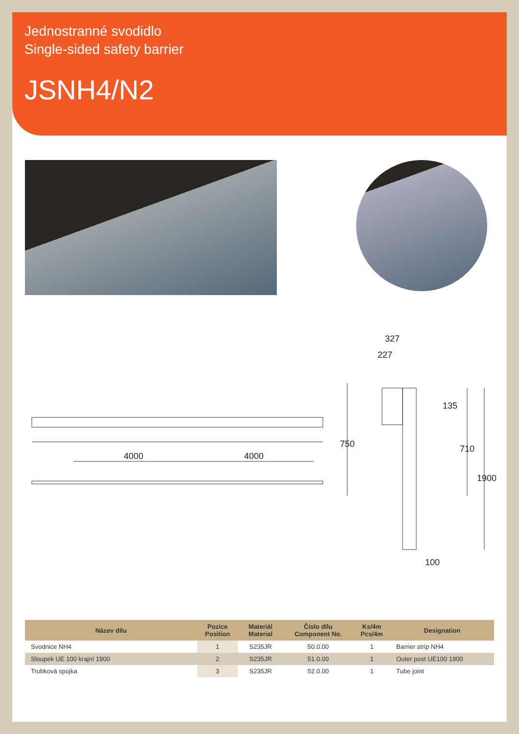Jednostranné svodidlo
Single-sided safety barrier
JSNH4/N2
4000
4000
327
227
135
750
710
1900
100
| Název dílu | Pozice Position | Materiál Material | Číslo dílu Component No. | Ks/4m Pcs/4m | Designation |
| --- | --- | --- | --- | --- | --- |
| Svodnice NH4 | 1 | S235JR | 50.0.00 | 1 | Barrier strip NH4 |
| Sloupek UE 100 krajní 1900 | 2 | S235JR | 51.0.00 | 1 | Outer post UE100 1900 |
| Trubková spojka | 3 | S235JR | 52.0.00 | 1 | Tube joint |